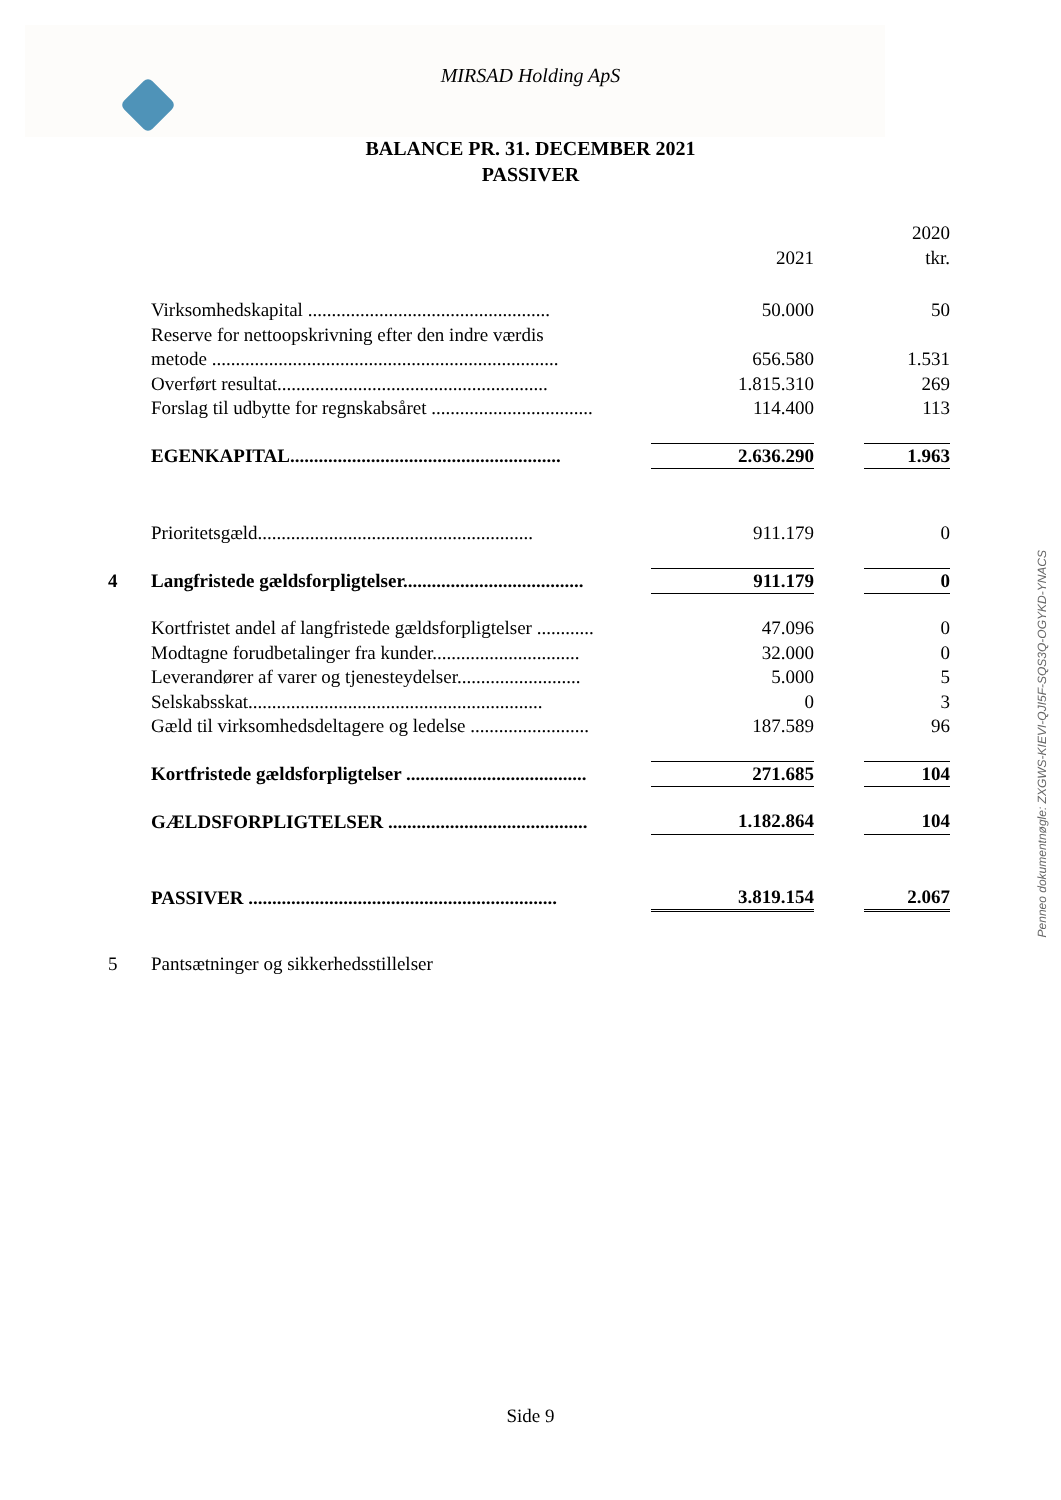MIRSAD Holding ApS
BALANCE PR. 31. DECEMBER 2021
PASSIVER
| | | 2021 | | 2020 tkr. |
| --- | --- | --- | --- | --- |
| | Virksomhedskapital ................................................... | 50.000 | | 50 |
| | Reserve for nettoopskrivning efter den indre værdis metode ......................................................................... | 656.580 | | 1.531 |
| | Overført resultat......................................................... | 1.815.310 | | 269 |
| | Forslag til udbytte for regnskabsåret .................................. | 114.400 | | 113 |
| | EGENKAPITAL......................................................... | 2.636.290 | | 1.963 |
| | Prioritetsgæld.......................................................... | 911.179 | | 0 |
| 4 | Langfristede gældsforpligtelser...................................... | 911.179 | | 0 |
| | Kortfristet andel af langfristede gældsforpligtelser ............ | 47.096 | | 0 |
| | Modtagne forudbetalinger fra kunder............................... | 32.000 | | 0 |
| | Leverandører af varer og tjenesteydelser.......................... | 5.000 | | 5 |
| | Selskabsskat.............................................................. | 0 | | 3 |
| | Gæld til virksomhedsdeltagere og ledelse ......................... | 187.589 | | 96 |
| | Kortfristede gældsforpligtelser ...................................... | 271.685 | | 104 |
| | GÆLDSFORPLIGTELSER .......................................... | 1.182.864 | | 104 |
| | PASSIVER ................................................................. | 3.819.154 | | 2.067 |
| 5 | Pantsætninger og sikkerhedsstillelser | | | |
Penneo dokumentnøgle: ZXGWS-KIEVI-QJI5F-SQS3Q-OGYKD-YNACS
Side 9